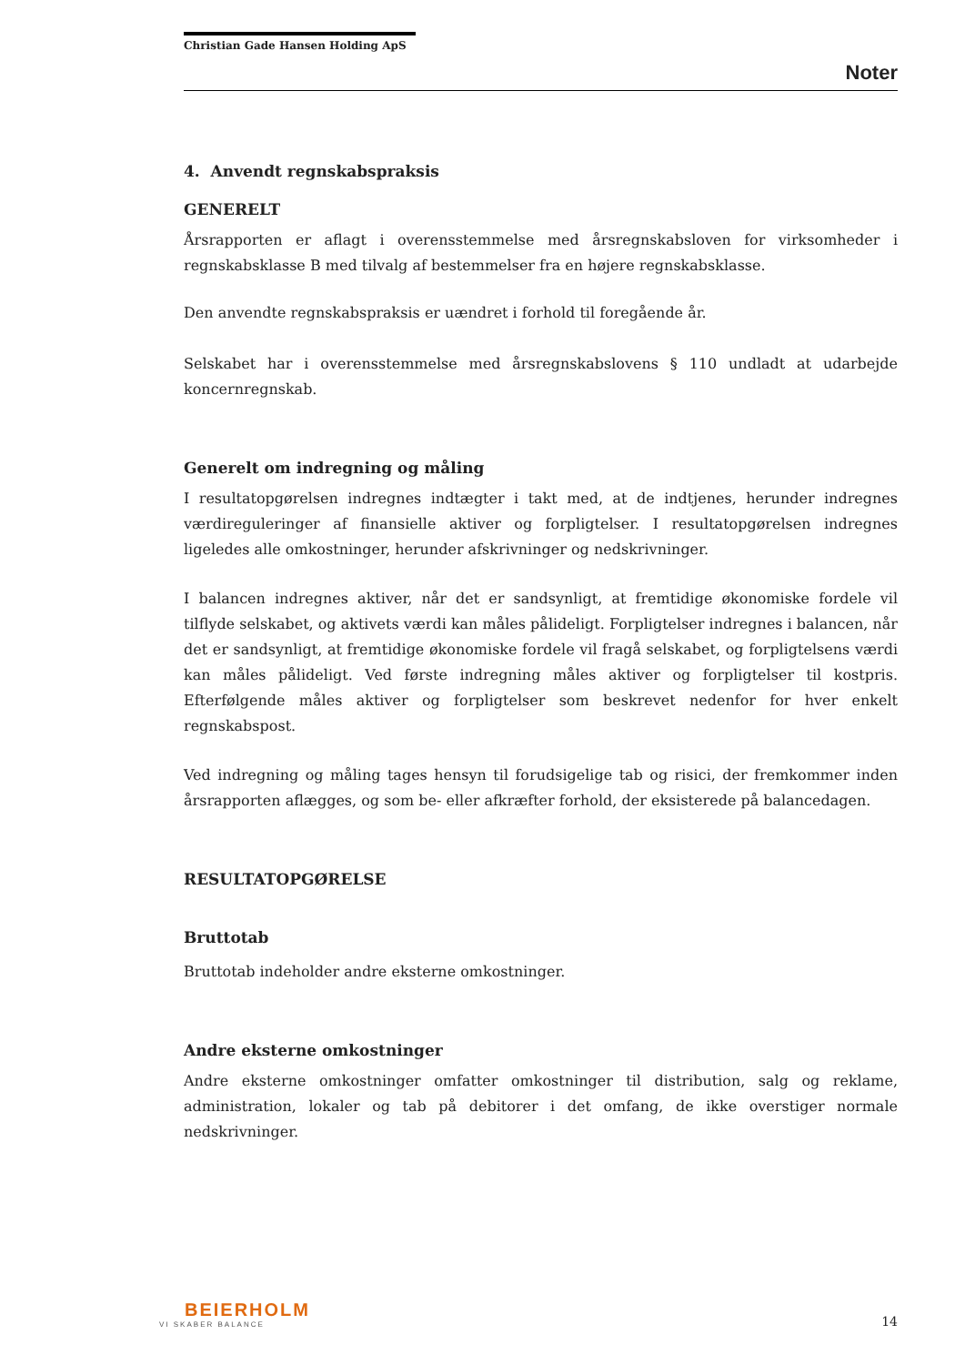Christian Gade Hansen Holding ApS
Noter
4. Anvendt regnskabspraksis
GENERELT
Årsrapporten er aflagt i overensstemmelse med årsregnskabsloven for virksomheder i regnskabsklasse B med tilvalg af bestemmelser fra en højere regnskabsklasse.
Den anvendte regnskabspraksis er uændret i forhold til foregående år.
Selskabet har i overensstemmelse med årsregnskabslovens § 110 undladt at udarbejde koncernregnskab.
Generelt om indregning og måling
I resultatopgørelsen indregnes indtægter i takt med, at de indtjenes, herunder indregnes værdireguleringer af finansielle aktiver og forpligtelser. I resultatopgørelsen indregnes ligeledes alle omkostninger, herunder afskrivninger og nedskrivninger.
I balancen indregnes aktiver, når det er sandsynligt, at fremtidige økonomiske fordele vil tilflyde selskabet, og aktivets værdi kan måles pålideligt. Forpligtelser indregnes i balancen, når det er sandsynligt, at fremtidige økonomiske fordele vil fragå selskabet, og forpligtelsens værdi kan måles pålideligt. Ved første indregning måles aktiver og forpligtelser til kostpris. Efterfølgende måles aktiver og forpligtelser som beskrevet nedenfor for hver enkelt regnskabspost.
Ved indregning og måling tages hensyn til forudsigelige tab og risici, der fremkommer inden årsrapporten aflægges, og som be- eller afkræfter forhold, der eksisterede på balancedagen.
RESULTATOPGØRELSE
Bruttotab
Bruttotab indeholder andre eksterne omkostninger.
Andre eksterne omkostninger
Andre eksterne omkostninger omfatter omkostninger til distribution, salg og reklame, administration, lokaler og tab på debitorer i det omfang, de ikke overstiger normale nedskrivninger.
BEIERHOLM
VI SKABER BALANCE
14